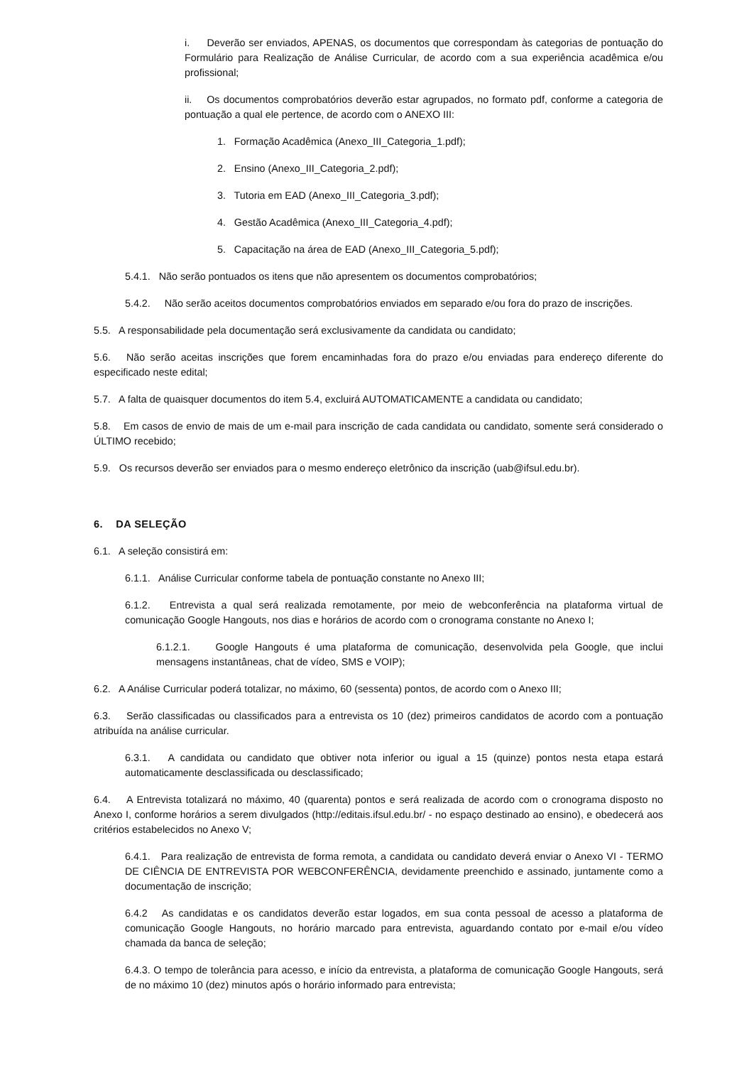i. Deverão ser enviados, APENAS, os documentos que correspondam às categorias de pontuação do Formulário para Realização de Análise Curricular, de acordo com a sua experiência acadêmica e/ou profissional;
ii. Os documentos comprobatórios deverão estar agrupados, no formato pdf, conforme a categoria de pontuação a qual ele pertence, de acordo com o ANEXO III:
1. Formação Acadêmica (Anexo_III_Categoria_1.pdf);
2. Ensino (Anexo_III_Categoria_2.pdf);
3. Tutoria em EAD (Anexo_III_Categoria_3.pdf);
4. Gestão Acadêmica (Anexo_III_Categoria_4.pdf);
5. Capacitação na área de EAD (Anexo_III_Categoria_5.pdf);
5.4.1. Não serão pontuados os itens que não apresentem os documentos comprobatórios;
5.4.2. Não serão aceitos documentos comprobatórios enviados em separado e/ou fora do prazo de inscrições.
5.5. A responsabilidade pela documentação será exclusivamente da candidata ou candidato;
5.6. Não serão aceitas inscrições que forem encaminhadas fora do prazo e/ou enviadas para endereço diferente do especificado neste edital;
5.7. A falta de quaisquer documentos do item 5.4, excluirá AUTOMATICAMENTE a candidata ou candidato;
5.8. Em casos de envio de mais de um e-mail para inscrição de cada candidata ou candidato, somente será considerado o ÚLTIMO recebido;
5.9. Os recursos deverão ser enviados para o mesmo endereço eletrônico da inscrição (uab@ifsul.edu.br).
6. DA SELEÇÃO
6.1. A seleção consistirá em:
6.1.1. Análise Curricular conforme tabela de pontuação constante no Anexo III;
6.1.2. Entrevista a qual será realizada remotamente, por meio de webconferência na plataforma virtual de comunicação Google Hangouts, nos dias e horários de acordo com o cronograma constante no Anexo I;
6.1.2.1. Google Hangouts é uma plataforma de comunicação, desenvolvida pela Google, que inclui mensagens instantâneas, chat de vídeo, SMS e VOIP);
6.2. A Análise Curricular poderá totalizar, no máximo, 60 (sessenta) pontos, de acordo com o Anexo III;
6.3. Serão classificadas ou classificados para a entrevista os 10 (dez) primeiros candidatos de acordo com a pontuação atribuída na análise curricular.
6.3.1. A candidata ou candidato que obtiver nota inferior ou igual a 15 (quinze) pontos nesta etapa estará automaticamente desclassificada ou desclassificado;
6.4. A Entrevista totalizará no máximo, 40 (quarenta) pontos e será realizada de acordo com o cronograma disposto no Anexo I, conforme horários a serem divulgados (http://editais.ifsul.edu.br/ - no espaço destinado ao ensino), e obedecerá aos critérios estabelecidos no Anexo V;
6.4.1. Para realização de entrevista de forma remota, a candidata ou candidato deverá enviar o Anexo VI - TERMO DE CIÊNCIA DE ENTREVISTA POR WEBCONFERÊNCIA, devidamente preenchido e assinado, juntamente como a documentação de inscrição;
6.4.2 As candidatas e os candidatos deverão estar logados, em sua conta pessoal de acesso a plataforma de comunicação Google Hangouts, no horário marcado para entrevista, aguardando contato por e-mail e/ou vídeo chamada da banca de seleção;
6.4.3. O tempo de tolerância para acesso, e início da entrevista, a plataforma de comunicação Google Hangouts, será de no máximo 10 (dez) minutos após o horário informado para entrevista;